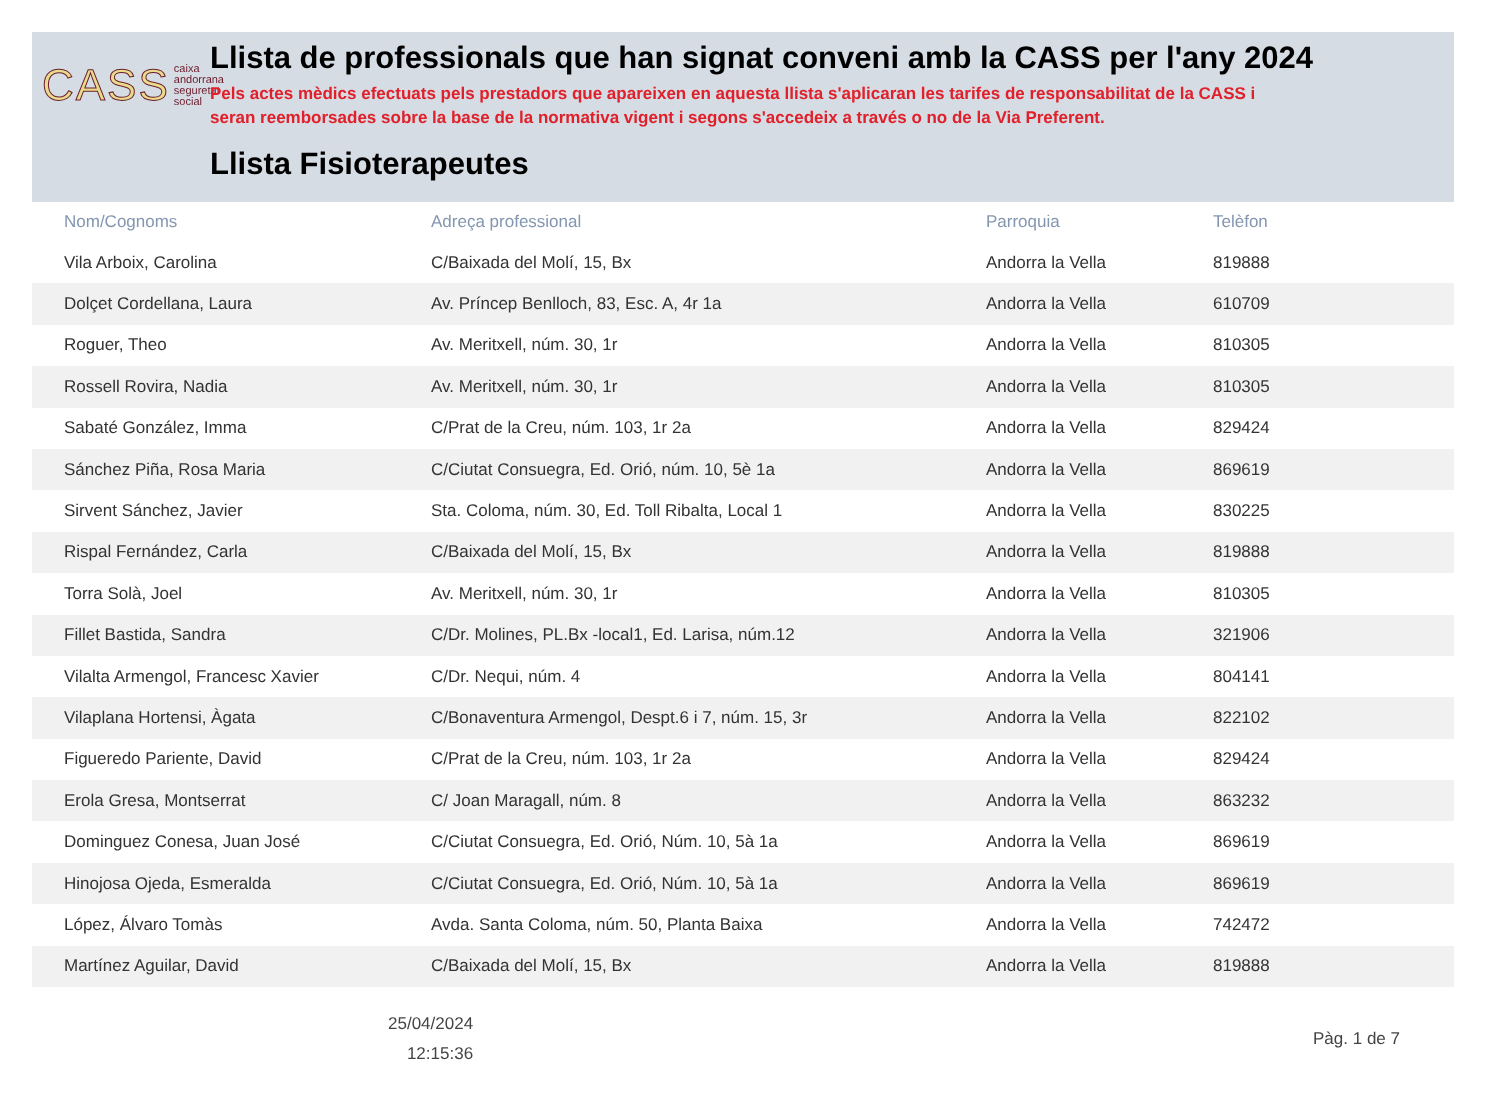CASS caixa
andorrana
seguretat
social
Llista de professionals que han signat conveni amb la CASS per l'any 2024
Pels actes mèdics efectuats pels prestadors que apareixen en aquesta llista s'aplicaran les tarifes de responsabilitat de la CASS i
seran reemborsades sobre la base de la normativa vigent i segons s'accedeix a través o no de la Via Preferent.
Llista Fisioterapeutes
| Nom/Cognoms | Adreça professional | Parroquia | Telèfon |
| --- | --- | --- | --- |
| Vila Arboix, Carolina | C/Baixada del Molí, 15, Bx | Andorra la Vella | 819888 |
| Dolçet Cordellana, Laura | Av. Príncep Benlloch, 83, Esc. A, 4r 1a | Andorra la Vella | 610709 |
| Roguer, Theo | Av. Meritxell, núm. 30, 1r | Andorra la Vella | 810305 |
| Rossell Rovira, Nadia | Av. Meritxell, núm. 30, 1r | Andorra la Vella | 810305 |
| Sabaté González, Imma | C/Prat de la Creu, núm. 103, 1r 2a | Andorra la Vella | 829424 |
| Sánchez Piña, Rosa Maria | C/Ciutat Consuegra, Ed. Orió, núm. 10, 5è 1a | Andorra la Vella | 869619 |
| Sirvent Sánchez, Javier | Sta. Coloma, núm. 30, Ed. Toll Ribalta, Local 1 | Andorra la Vella | 830225 |
| Rispal Fernández, Carla | C/Baixada del Molí, 15, Bx | Andorra la Vella | 819888 |
| Torra Solà, Joel | Av. Meritxell, núm. 30, 1r | Andorra la Vella | 810305 |
| Fillet Bastida, Sandra | C/Dr. Molines, PL.Bx -local1, Ed. Larisa, núm.12 | Andorra la Vella | 321906 |
| Vilalta Armengol, Francesc Xavier | C/Dr. Nequi, núm. 4 | Andorra la Vella | 804141 |
| Vilaplana Hortensi, Àgata | C/Bonaventura Armengol, Despt.6 i 7, núm. 15, 3r | Andorra la Vella | 822102 |
| Figueredo Pariente, David | C/Prat de la Creu, núm. 103, 1r 2a | Andorra la Vella | 829424 |
| Erola Gresa, Montserrat | C/ Joan Maragall, núm. 8 | Andorra la Vella | 863232 |
| Dominguez Conesa, Juan José | C/Ciutat Consuegra, Ed. Orió, Núm. 10, 5à 1a | Andorra la Vella | 869619 |
| Hinojosa Ojeda, Esmeralda | C/Ciutat Consuegra, Ed. Orió, Núm. 10, 5à 1a | Andorra la Vella | 869619 |
| López, Álvaro Tomàs | Avda. Santa Coloma, núm. 50, Planta Baixa | Andorra la Vella | 742472 |
| Martínez Aguilar, David | C/Baixada del Molí, 15, Bx | Andorra la Vella | 819888 |
25/04/2024
12:15:36
Pàg. 1 de 7